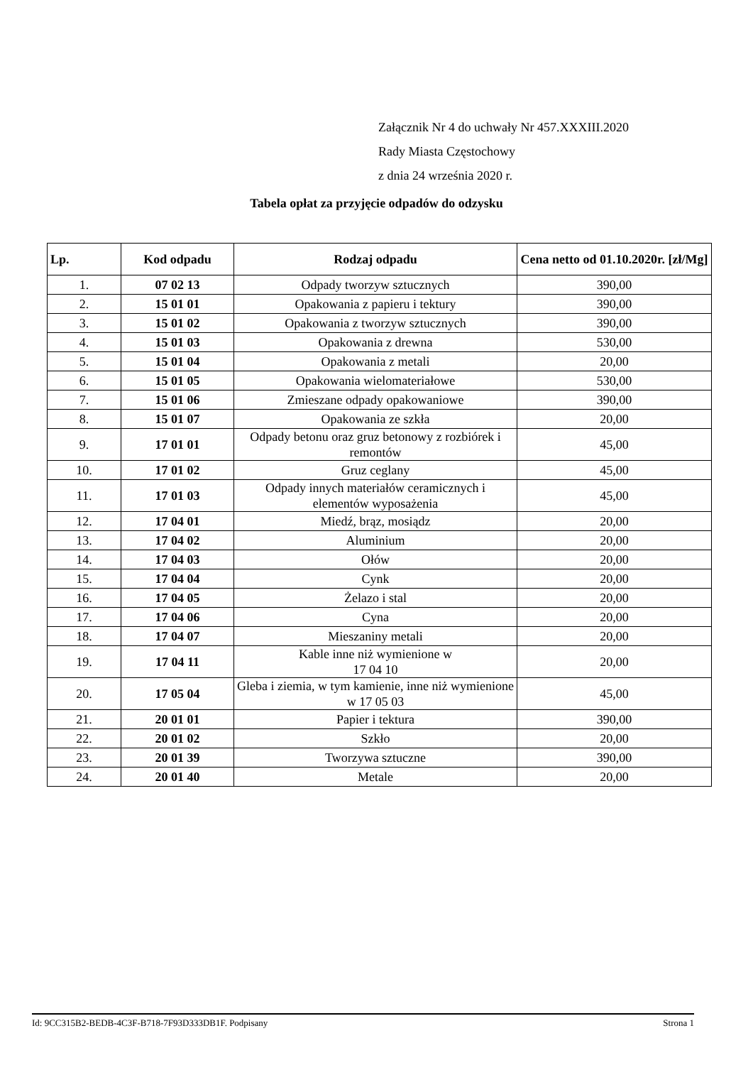Załącznik Nr 4 do uchwały Nr 457.XXXIII.2020
Rady Miasta Częstochowy
z dnia 24 września 2020 r.
Tabela opłat za przyjęcie odpadów do odzysku
| Lp. | Kod odpadu | Rodzaj odpadu | Cena netto od 01.10.2020r. [zł/Mg] |
| --- | --- | --- | --- |
| 1. | 07 02 13 | Odpady tworzyw sztucznych | 390,00 |
| 2. | 15 01 01 | Opakowania z papieru i tektury | 390,00 |
| 3. | 15 01 02 | Opakowania z tworzyw sztucznych | 390,00 |
| 4. | 15 01 03 | Opakowania z drewna | 530,00 |
| 5. | 15 01 04 | Opakowania z metali | 20,00 |
| 6. | 15 01 05 | Opakowania wielomateriałowe | 530,00 |
| 7. | 15 01 06 | Zmieszane odpady opakowaniowe | 390,00 |
| 8. | 15 01 07 | Opakowania ze szkła | 20,00 |
| 9. | 17 01 01 | Odpady betonu oraz gruz betonowy z rozbiórek i remontów | 45,00 |
| 10. | 17 01 02 | Gruz ceglany | 45,00 |
| 11. | 17 01 03 | Odpady innych materiałów ceramicznych i elementów wyposażenia | 45,00 |
| 12. | 17 04 01 | Miedź, brąz, mosiądz | 20,00 |
| 13. | 17 04 02 | Aluminium | 20,00 |
| 14. | 17 04 03 | Ołów | 20,00 |
| 15. | 17 04 04 | Cynk | 20,00 |
| 16. | 17 04 05 | Żelazo i stal | 20,00 |
| 17. | 17 04 06 | Cyna | 20,00 |
| 18. | 17 04 07 | Mieszaniny metali | 20,00 |
| 19. | 17 04 11 | Kable inne niż wymienione w 17 04 10 | 20,00 |
| 20. | 17 05 04 | Gleba i ziemia, w tym kamienie, inne niż wymienione w 17 05 03 | 45,00 |
| 21. | 20 01 01 | Papier i tektura | 390,00 |
| 22. | 20 01 02 | Szkło | 20,00 |
| 23. | 20 01 39 | Tworzywa sztuczne | 390,00 |
| 24. | 20 01 40 | Metale | 20,00 |
Id: 9CC315B2-BEDB-4C3F-B718-7F93D333DB1F. Podpisany Strona 1